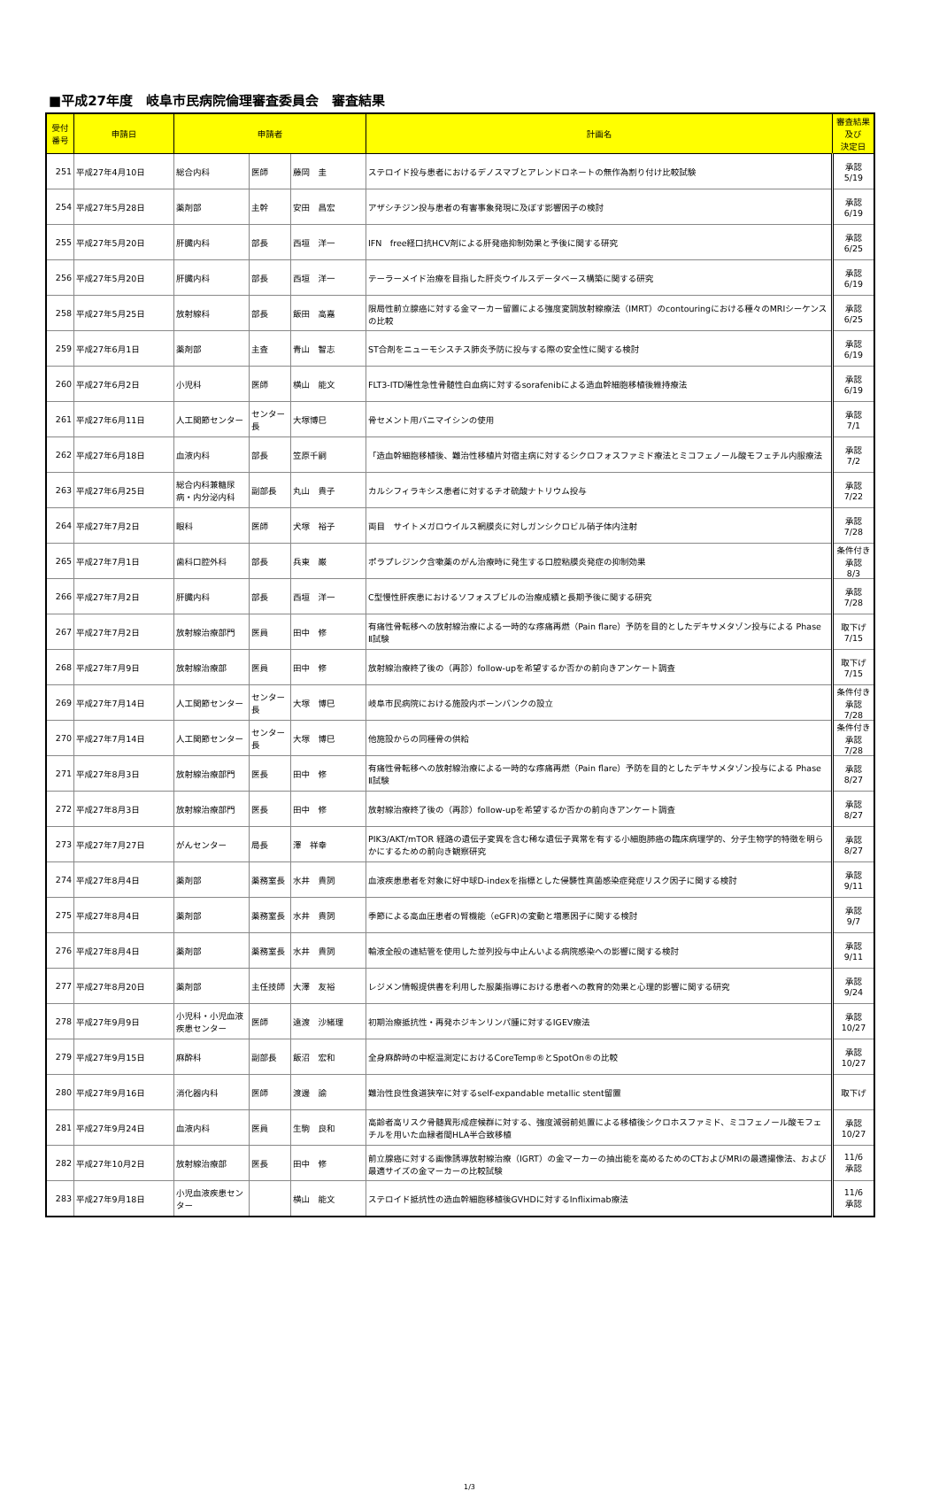■平成27年度　岐阜市民病院倫理審査委員会　審査結果
| 受付 番号 | 申請日 | 申請者 | | | 計画名 | 審査結果 及び 決定日 |
| --- | --- | --- | --- | --- | --- | --- |
| 251 | 平成27年4月10日 | 総合内科 | 医師 | 藤岡 圭 | ステロイド投与患者におけるデノスマブとアレンドロネートの無作為割り付け比較試験 | 承認 5/19 |
| 254 | 平成27年5月28日 | 薬剤部 | 主幹 | 安田 昌宏 | アザシチジン投与患者の有害事象発現に及ぼす影響因子の検討 | 承認 6/19 |
| 255 | 平成27年5月20日 | 肝臓内科 | 部長 | 西垣 洋一 | IFN free経口抗HCV剤による肝発癌抑制効果と予後に関する研究 | 承認 6/25 |
| 256 | 平成27年5月20日 | 肝臓内科 | 部長 | 西垣 洋一 | テーラーメイド治療を目指した肝炎ウイルスデータベース構築に関する研究 | 承認 6/19 |
| 258 | 平成27年5月25日 | 放射線科 | 部長 | 飯田 高嘉 | 限局性前立腺癌に対する金マーカー留置による強度変調放射線療法（IMRT）のcontouringにおける種々のMRIシーケンスの比較 | 承認 6/25 |
| 259 | 平成27年6月1日 | 薬剤部 | 主査 | 青山 智志 | ST合剤をニューモシスチス肺炎予防に投与する際の安全性に関する検討 | 承認 6/19 |
| 260 | 平成27年6月2日 | 小児科 | 医師 | 横山 能文 | FLT3-ITD陽性急性骨髄性白血病に対するsorafenibによる造血幹細胞移植後維持療法 | 承認 6/19 |
| 261 | 平成27年6月11日 | 人工関節センター | センター長 | 大塚博巳 | 骨セメント用バニマイシンの使用 | 承認 7/1 |
| 262 | 平成27年6月18日 | 血液内科 | 部長 | 笠原千嗣 | 「造血幹細胞移植後、難治性移植片対宿主病に対するシクロフォスファミド療法とミコフェノール酸モフェチル内服療法 | 承認 7/2 |
| 263 | 平成27年6月25日 | 総合内科兼糖尿病・内分泌内科 | 副部長 | 丸山 貴子 | カルシフィラキシス患者に対するチオ硫酸ナトリウム投与 | 承認 7/22 |
| 264 | 平成27年7月2日 | 眼科 | 医師 | 犬塚 裕子 | 両目 サイトメガロウイルス網膜炎に対しガンシクロビル硝子体内注射 | 承認 7/28 |
| 265 | 平成27年7月1日 | 歯科口腔外科 | 部長 | 兵東 巌 | ポラプレジンク含嗽薬のがん治療時に発生する口腔粘膜炎発症の抑制効果 | 条件付き 承認 8/3 |
| 266 | 平成27年7月2日 | 肝臓内科 | 部長 | 西垣 洋一 | C型慢性肝疾患におけるソフォスブビルの治療成績と長期予後に関する研究 | 承認 7/28 |
| 267 | 平成27年7月2日 | 放射線治療部門 | 医員 | 田中 修 | 有痛性骨転移への放射線治療による一時的な疼痛再燃（Pain flare）予防を目的としたデキサメタゾン投与による Phase Ⅱ試験 | 取下げ 7/15 |
| 268 | 平成27年7月9日 | 放射線治療部 | 医員 | 田中 修 | 放射線治療終了後の（再診）follow-upを希望するか否かの前向きアンケート調査 | 取下げ 7/15 |
| 269 | 平成27年7月14日 | 人工関節センター | センター長 | 大塚 博巳 | 岐阜市民病院における施設内ボーンバンクの設立 | 条件付き 承認 7/28 |
| 270 | 平成27年7月14日 | 人工関節センター | センター長 | 大塚 博巳 | 他施設からの同種骨の供給 | 条件付き 承認 7/28 |
| 271 | 平成27年8月3日 | 放射線治療部門 | 医長 | 田中 修 | 有痛性骨転移への放射線治療による一時的な疼痛再燃（Pain flare）予防を目的としたデキサメタゾン投与による Phase Ⅱ試験 | 承認 8/27 |
| 272 | 平成27年8月3日 | 放射線治療部門 | 医長 | 田中 修 | 放射線治療終了後の（再診）follow-upを希望するか否かの前向きアンケート調査 | 承認 8/27 |
| 273 | 平成27年7月27日 | がんセンター | 局長 | 澤 祥幸 | PIK3/AKT/mTOR 経路の遺伝子変異を含む稀な遺伝子異常を有する小細胞肺癌の臨床病理学的、分子生物学的特徴を明らかにするための前向き観察研究 | 承認 8/27 |
| 274 | 平成27年8月4日 | 薬剤部 | 薬務室長 | 水井 貴詞 | 血液疾患患者を対象に好中球D-indexを指標とした侵襲性真菌感染症発症リスク因子に関する検討 | 承認 9/11 |
| 275 | 平成27年8月4日 | 薬剤部 | 薬務室長 | 水井 貴詞 | 季節による高血圧患者の腎機能（eGFR)の変動と増悪因子に関する検討 | 承認 9/7 |
| 276 | 平成27年8月4日 | 薬剤部 | 薬務室長 | 水井 貴詞 | 輸液全般の連結管を使用した並列投与中止んいよる病院感染への影響に関する検討 | 承認 9/11 |
| 277 | 平成27年8月20日 | 薬剤部 | 主任技師 | 大澤 友裕 | レジメン情報提供書を利用した服薬指導における患者への教育的効果と心理的影響に関する研究 | 承認 9/24 |
| 278 | 平成27年9月9日 | 小児科・小児血液疾患センター | 医師 | 遠渡 沙緒理 | 初期治療抵抗性・再発ホジキンリンパ腫に対するIGEV療法 | 承認 10/27 |
| 279 | 平成27年9月15日 | 麻酔科 | 副部長 | 飯沼 宏和 | 全身麻酔時の中枢温測定におけるCoreTemp®とSpotOn®の比較 | 承認 10/27 |
| 280 | 平成27年9月16日 | 消化器内科 | 医師 | 渡邊 諭 | 難治性良性食道狭窄に対するself-expandable metallic stent留置 | 取下げ |
| 281 | 平成27年9月24日 | 血液内科 | 医員 | 生駒 良和 | 高齢者高リスク骨髄異形成症候群に対する、強度減弱前処置による移植後シクロホスファミド、ミコフェノール酸モフェチルを用いた血縁者間HLA半合致移植 | 承認 10/27 |
| 282 | 平成27年10月2日 | 放射線治療部 | 医長 | 田中 修 | 前立腺癌に対する画像誘導放射線治療（IGRT）の金マーカーの抽出能を高めるためのCTおよびMRIの最適撮像法、および最適サイズの金マーカーの比較試験 | 11/6 承認 |
| 283 | 平成27年9月18日 | 小児血液疾患センター | | 横山 能文 | ステロイド抵抗性の造血幹細胞移植後GVHDに対するInfliximab療法 | 11/6 承認 |
1/3